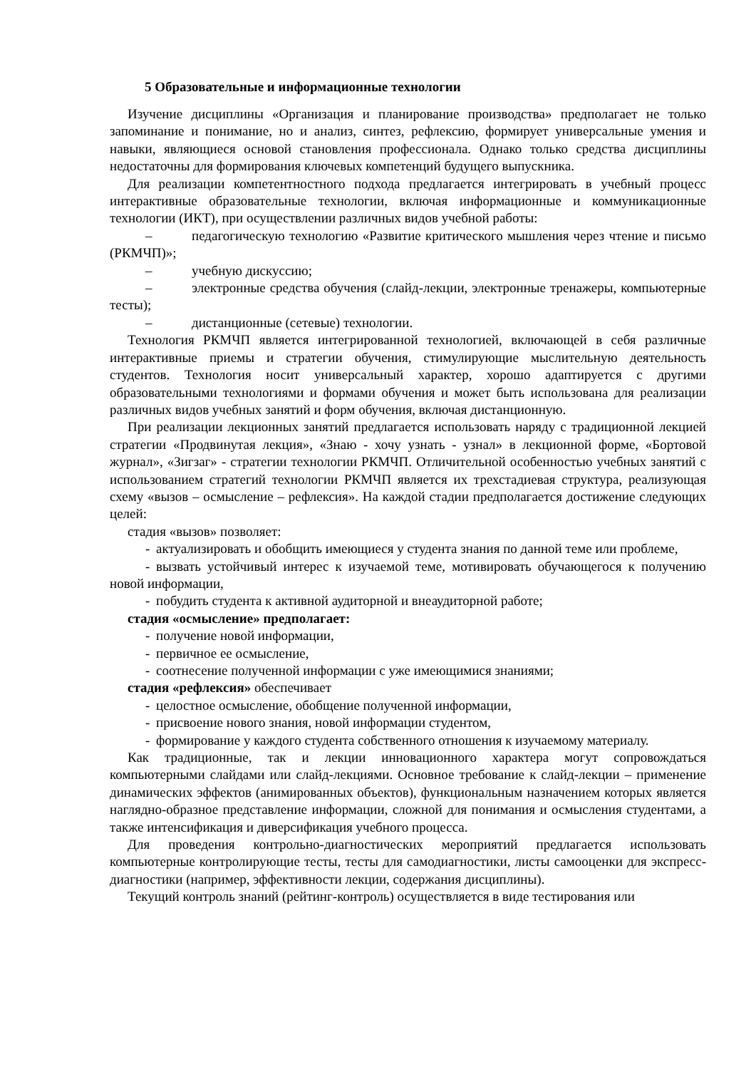5 Образовательные и информационные технологии
Изучение дисциплины «Организация и планирование производства» предполагает не только запоминание и понимание, но и анализ, синтез, рефлексию, формирует универсальные умения и навыки, являющиеся основой становления профессионала. Однако только средства дисциплины недостаточны для формирования ключевых компетенций будущего выпускника.
Для реализации компетентностного подхода предлагается интегрировать в учебный процесс интерактивные образовательные технологии, включая информационные и коммуникационные технологии (ИКТ), при осуществлении различных видов учебной работы:
– педагогическую технологию «Развитие критического мышления через чтение и письмо (РКМЧП)»;
– учебную дискуссию;
– электронные средства обучения (слайд-лекции, электронные тренажеры, компьютерные тесты);
– дистанционные (сетевые) технологии.
Технология РКМЧП является интегрированной технологией, включающей в себя различные интерактивные приемы и стратегии обучения, стимулирующие мыслительную деятельность студентов. Технология носит универсальный характер, хорошо адаптируется с другими образовательными технологиями и формами обучения и может быть использована для реализации различных видов учебных занятий и форм обучения, включая дистанционную.
При реализации лекционных занятий предлагается использовать наряду с традиционной лекцией стратегии «Продвинутая лекция», «Знаю - хочу узнать - узнал» в лекционной форме, «Бортовой журнал», «Зигзаг» - стратегии технологии РКМЧП. Отличительной особенностью учебных занятий с использованием стратегий технологии РКМЧП является их трехстадиевая структура, реализующая схему «вызов – осмысление – рефлексия». На каждой стадии предполагается достижение следующих целей:
стадия «вызов» позволяет:
- актуализировать и обобщить имеющиеся у студента знания по данной теме или проблеме,
- вызвать устойчивый интерес к изучаемой теме, мотивировать обучающегося к получению новой информации,
- побудить студента к активной аудиторной и внеаудиторной работе;
стадия «осмысление» предполагает:
- получение новой информации,
- первичное ее осмысление,
- соотнесение полученной информации с уже имеющимися знаниями;
стадия «рефлексия» обеспечивает
- целостное осмысление, обобщение полученной информации,
- присвоение нового знания, новой информации студентом,
- формирование у каждого студента собственного отношения к изучаемому материалу.
Как традиционные, так и лекции инновационного характера могут сопровождаться компьютерными слайдами или слайд-лекциями. Основное требование к слайд-лекции – применение динамических эффектов (анимированных объектов), функциональным назначением которых является наглядно-образное представление информации, сложной для понимания и осмысления студентами, а также интенсификация и диверсификация учебного процесса.
Для проведения контрольно-диагностических мероприятий предлагается использовать компьютерные контролирующие тесты, тесты для самодиагностики, листы самооценки для экспресс-диагностики (например, эффективности лекции, содержания дисциплины).
Текущий контроль знаний (рейтинг-контроль) осуществляется в виде тестирования или